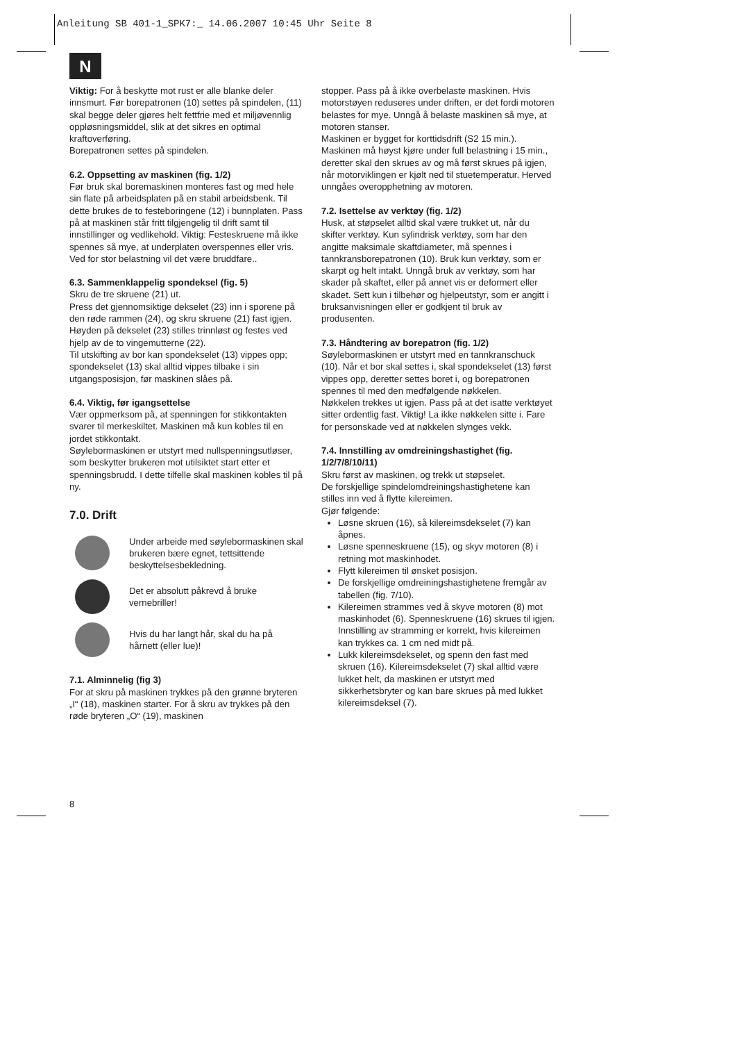Anleitung SB 401-1_SPK7:_ 14.06.2007 10:45 Uhr Seite 8
N
Viktig: For å beskytte mot rust er alle blanke deler innsmurt. Før borepatronen (10) settes på spindelen, (11) skal begge deler gjøres helt fettfrie med et miljøvennlig oppløsningsmiddel, slik at det sikres en optimal kraftoverføring.
Borepatronen settes på spindelen.
6.2. Oppsetting av maskinen (fig. 1/2)
Før bruk skal boremaskinen monteres fast og med hele sin flate på arbeidsplaten på en stabil arbeidsbenk. Til dette brukes de to festeboringene (12) i bunnplaten. Pass på at maskinen står fritt tilgjengelig til drift samt til innstillinger og vedlikehold. Viktig: Festeskruene må ikke spennes så mye, at underplaten overspennes eller vris. Ved for stor belastning vil det være bruddfare..
6.3. Sammenklappelig spondeksel (fig. 5)
Skru de tre skruene (21) ut.
Press det gjennomsiktige dekselet (23) inn i sporene på den røde rammen (24), og skru skruene (21) fast igjen.
Høyden på dekselet (23) stilles trinnløst og festes ved hjelp av de to vingemutterne (22).
Til utskifting av bor kan spondekselet (13) vippes opp; spondekselet (13) skal alltid vippes tilbake i sin utgangsposisjon, før maskinen slåes på.
6.4. Viktig, før igangsettelse
Vær oppmerksom på, at spenningen for stikkontakten svarer til merkeskiltet. Maskinen må kun kobles til en jordet stikkontakt.
Søylebormaskinen er utstyrt med nullspenningsutløser, som beskytter brukeren mot utilsiktet start etter et spenningsbrudd. I dette tilfelle skal maskinen kobles til på ny.
7.0. Drift
Under arbeide med søylebormaskinen skal brukeren bære egnet, tettsittende beskyttelsesbekledning.
Det er absolutt påkrevd å bruke vernebriller!
Hvis du har langt hår, skal du ha på hårnett (eller lue)!
7.1. Alminnelig (fig 3)
For at skru på maskinen trykkes på den grønne bryteren „I“ (18), maskinen starter. For å skru av trykkes på den røde bryteren „O“ (19), maskinen
stopper. Pass på å ikke overbelaste maskinen. Hvis motorstøyen reduseres under driften, er det fordi motoren belastes for mye. Unngå å belaste maskinen så mye, at motoren stanser.
Maskinen er bygget for korttidsdrift (S2 15 min.). Maskinen må høyst kjøre under full belastning i 15 min., deretter skal den skrues av og må først skrues på igjen, når motorviklingen er kjølt ned til stuetemperatur. Herved unngåes overopphetning av motoren.
7.2. Isettelse av verktøy (fig. 1/2)
Husk, at støpselet alltid skal være trukket ut, når du skifter verktøy. Kun sylindrisk verktøy, som har den angitte maksimale skaftdiameter, må spennes i tannkransborepatronen (10). Bruk kun verktøy, som er skarpt og helt intakt. Unngå bruk av verktøy, som har skader på skaftet, eller på annet vis er deformert eller skadet. Sett kun i tilbehør og hjelpeutstyr, som er angitt i bruksanvisningen eller er godkjent til bruk av produsenten.
7.3. Håndtering av borepatron (fig. 1/2)
Søylebormaskinen er utstyrt med en tannkranschuck (10). Når et bor skal settes i, skal spondekselet (13) først vippes opp, deretter settes boret i, og borepatronen spennes til med den medfølgende nøkkelen.
Nøkkelen trekkes ut igjen. Pass på at det isatte verktøyet sitter ordentlig fast. Viktig! La ikke nøkkelen sitte i. Fare for personskade ved at nøkkelen slynges vekk.
7.4. Innstilling av omdreiningshastighet (fig. 1/2/7/8/10/11)
Skru først av maskinen, og trekk ut støpselet.
De forskjellige spindelomdreiningshastighetene kan stilles inn ved å flytte kilereimen.
Gjør følgende:
Løsne skruen (16), så kilereimsdekselet (7) kan åpnes.
Løsne spenneskruene (15), og skyv motoren (8) i retning mot maskinhodet.
Flytt kilereimen til ønsket posisjon.
De forskjellige omdreiningshastighetene fremgår av tabellen (fig. 7/10).
Kilereimen strammes ved å skyve motoren (8) mot maskinhodet (6). Spenneskruene (16) skrues til igjen. Innstilling av stramming er korrekt, hvis kilereimen kan trykkes ca. 1 cm ned midt på.
Lukk kilereimsdekselet, og spenn den fast med skruen (16). Kilereimsdekselet (7) skal alltid være lukket helt, da maskinen er utstyrt med sikkerhetsbryter og kan bare skrues på med lukket kilereimsdeksel (7).
8